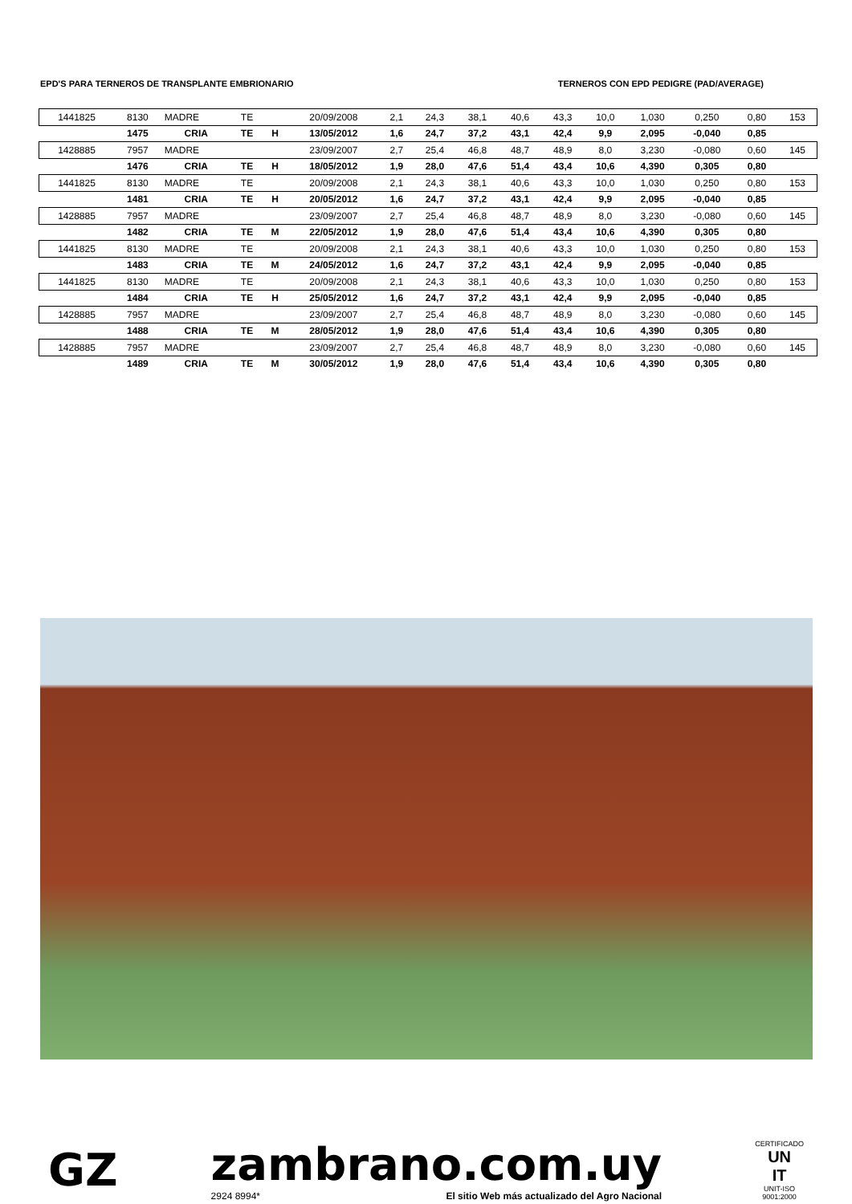EPD'S PARA TERNEROS DE TRANSPLANTE EMBRIONARIO TERNEROS CON EPD PEDIGRE (PAD/AVERAGE)
| 1441825 | 8130 | MADRE | TE | | 20/09/2008 | 2,1 | 24,3 | 38,1 | 40,6 | 43,3 | 10,0 | 1,030 | 0,250 | 0,80 | 153 |
| | 1475 | CRIA | TE | H | 13/05/2012 | 1,6 | 24,7 | 37,2 | 43,1 | 42,4 | 9,9 | 2,095 | -0,040 | 0,85 | |
| 1428885 | 7957 | MADRE | | | 23/09/2007 | 2,7 | 25,4 | 46,8 | 48,7 | 48,9 | 8,0 | 3,230 | -0,080 | 0,60 | 145 |
| | 1476 | CRIA | TE | H | 18/05/2012 | 1,9 | 28,0 | 47,6 | 51,4 | 43,4 | 10,6 | 4,390 | 0,305 | 0,80 | |
| 1441825 | 8130 | MADRE | TE | | 20/09/2008 | 2,1 | 24,3 | 38,1 | 40,6 | 43,3 | 10,0 | 1,030 | 0,250 | 0,80 | 153 |
| | 1481 | CRIA | TE | H | 20/05/2012 | 1,6 | 24,7 | 37,2 | 43,1 | 42,4 | 9,9 | 2,095 | -0,040 | 0,85 | |
| 1428885 | 7957 | MADRE | | | 23/09/2007 | 2,7 | 25,4 | 46,8 | 48,7 | 48,9 | 8,0 | 3,230 | -0,080 | 0,60 | 145 |
| | 1482 | CRIA | TE | M | 22/05/2012 | 1,9 | 28,0 | 47,6 | 51,4 | 43,4 | 10,6 | 4,390 | 0,305 | 0,80 | |
| 1441825 | 8130 | MADRE | TE | | 20/09/2008 | 2,1 | 24,3 | 38,1 | 40,6 | 43,3 | 10,0 | 1,030 | 0,250 | 0,80 | 153 |
| | 1483 | CRIA | TE | M | 24/05/2012 | 1,6 | 24,7 | 37,2 | 43,1 | 42,4 | 9,9 | 2,095 | -0,040 | 0,85 | |
| 1441825 | 8130 | MADRE | TE | | 20/09/2008 | 2,1 | 24,3 | 38,1 | 40,6 | 43,3 | 10,0 | 1,030 | 0,250 | 0,80 | 153 |
| | 1484 | CRIA | TE | H | 25/05/2012 | 1,6 | 24,7 | 37,2 | 43,1 | 42,4 | 9,9 | 2,095 | -0,040 | 0,85 | |
| 1428885 | 7957 | MADRE | | | 23/09/2007 | 2,7 | 25,4 | 46,8 | 48,7 | 48,9 | 8,0 | 3,230 | -0,080 | 0,60 | 145 |
| | 1488 | CRIA | TE | M | 28/05/2012 | 1,9 | 28,0 | 47,6 | 51,4 | 43,4 | 10,6 | 4,390 | 0,305 | 0,80 | |
| 1428885 | 7957 | MADRE | | | 23/09/2007 | 2,7 | 25,4 | 46,8 | 48,7 | 48,9 | 8,0 | 3,230 | -0,080 | 0,60 | 145 |
| | 1489 | CRIA | TE | M | 30/05/2012 | 1,9 | 28,0 | 47,6 | 51,4 | 43,4 | 10,6 | 4,390 | 0,305 | 0,80 | |
GZ
zambrano.com.uy
2924 8994* El sitio Web más actualizado del Agro Nacional
CERTIFICADO
UN
IT
UNIT-ISO
9001:2000